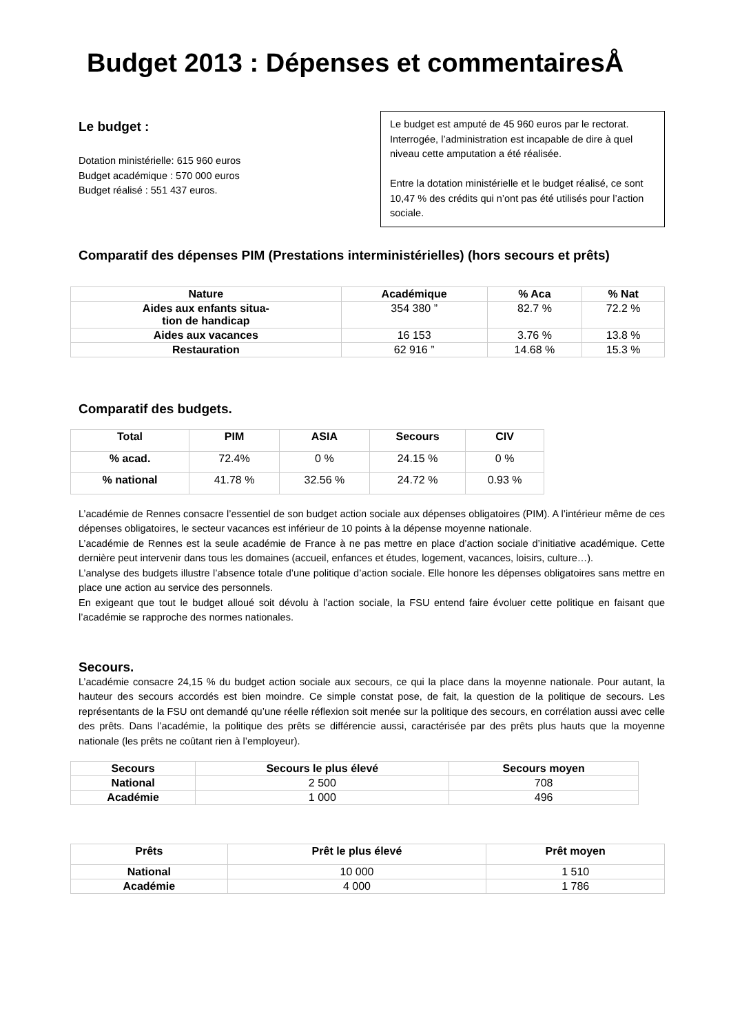Budget 2013 : Dépenses et commentairesÅ
Le budget :
Dotation ministérielle: 615 960 euros
Budget académique : 570 000 euros
Budget réalisé : 551 437 euros.
Le budget est amputé de 45 960 euros par le rectorat. Interrogée, l’administration est incapable de dire à quel niveau cette amputation a été réalisée.
Entre la dotation ministérielle et le budget réalisé, ce sont 10,47 % des crédits qui n’ont pas été utilisés pour l’action sociale.
Comparatif des dépenses PIM (Prestations interministérielles) (hors secours et prêts)
| Nature | Académique | % Aca | % Nat |
| --- | --- | --- | --- |
| Aides aux enfants situa- tion de handicap | 354 380 ” | 82.7 % | 72.2 % |
| Aides aux vacances | 16 153 | 3.76 % | 13.8 % |
| Restauration | 62 916 ” | 14.68 % | 15.3 % |
Comparatif des budgets.
| Total | PIM | ASIA | Secours | CIV |
| --- | --- | --- | --- | --- |
| % acad. | 72.4% | 0 % | 24.15 % | 0 % |
| % national | 41.78 % | 32.56 % | 24.72 % | 0.93 % |
L’académie de Rennes consacre l’essentiel de son budget action sociale aux dépenses obligatoires (PIM). A l’intérieur même de ces dépenses obligatoires, le secteur vacances est inférieur de 10 points à la dépense moyenne nationale.
L’académie de Rennes est la seule académie de France à ne pas mettre en place d’action sociale d’initiative académique. Cette dernière peut intervenir dans tous les domaines (accueil, enfances et études, logement, vacances, loisirs, culture…).
L’analyse des budgets illustre l’absence totale d’une politique d’action sociale. Elle honore les dépenses obligatoires sans mettre en place une action au service des personnels.
En exigeant que tout le budget alloué soit dévolu à l’action sociale, la FSU entend faire évoluer cette politique en faisant que l’académie se rapproche des normes nationales.
Secours.
L’académie consacre 24,15 % du budget action sociale aux secours, ce qui la place dans la moyenne nationale. Pour autant, la hauteur des secours accordés est bien moindre. Ce simple constat pose, de fait, la question de la politique de secours. Les représentants de la FSU ont demandé qu’une réelle réflexion soit menée sur la politique des secours, en corrélation aussi avec celle des prêts. Dans l’académie, la politique des prêts se différencie aussi, caractérisée par des prêts plus hauts que la moyenne nationale (les prêts ne coûtant rien à l’employeur).
| Secours | Secours le plus élevé | Secours moyen |
| --- | --- | --- |
| National | 2 500 | 708 |
| Académie | 1 000 | 496 |
| Prêts | Prêt le plus élevé | Prêt moyen |
| --- | --- | --- |
| National | 10 000 | 1 510 |
| Académie | 4 000 | 1 786 |